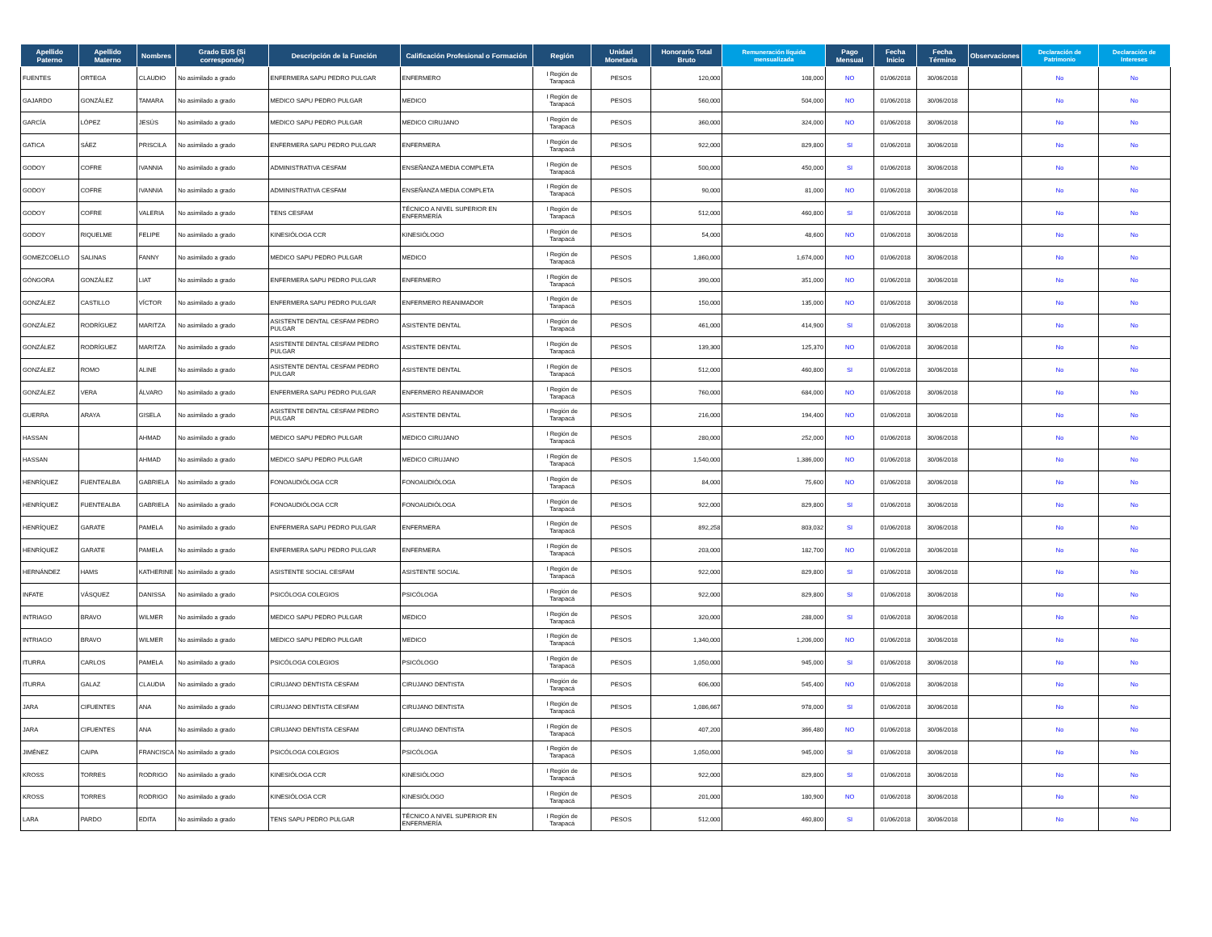| Apellido Paterno | Apellido Materno | Nombres | Grado EUS (Si corresponde) | Descripción de la Función | Calificación Profesional o Formación | Región | Unidad Monetaria | Honorario Total Bruto | Remuneración líquida mensualizada | Pago Mensual | Fecha Inicio | Fecha Término | Observaciones | Declaración de Patrimonio | Declaración de Intereses |
| --- | --- | --- | --- | --- | --- | --- | --- | --- | --- | --- | --- | --- | --- | --- | --- |
| FUENTES | ORTEGA | CLAUDIO | No asimilado a grado | ENFERMERA SAPU PEDRO PULGAR | ENFERMERO | I Región de Tarapacá | PESOS | 120,000 | 108,000 | NO | 01/06/2018 | 30/06/2018 | | No | No |
| GAJARDO | GONZÁLEZ | TAMARA | No asimilado a grado | MEDICO SAPU PEDRO PULGAR | MEDICO | I Región de Tarapacá | PESOS | 560,000 | 504,000 | NO | 01/06/2018 | 30/06/2018 | | No | No |
| GARCÍA | LÓPEZ | JESÚS | No asimilado a grado | MEDICO SAPU PEDRO PULGAR | MEDICO CIRUJANO | I Región de Tarapacá | PESOS | 360,000 | 324,000 | NO | 01/06/2018 | 30/06/2018 | | No | No |
| GATICA | SÁEZ | PRISCILA | No asimilado a grado | ENFERMERA SAPU PEDRO PULGAR | ENFERMERA | I Región de Tarapacá | PESOS | 922,000 | 829,800 | SI | 01/06/2018 | 30/06/2018 | | No | No |
| GODOY | COFRE | IVANNIA | No asimilado a grado | ADMINISTRATIVA CESFAM | ENSEÑANZA MEDIA COMPLETA | I Región de Tarapacá | PESOS | 500,000 | 450,000 | SI | 01/06/2018 | 30/06/2018 | | No | No |
| GODOY | COFRE | IVANNIA | No asimilado a grado | ADMINISTRATIVA CESFAM | ENSEÑANZA MEDIA COMPLETA | I Región de Tarapacá | PESOS | 90,000 | 81,000 | NO | 01/06/2018 | 30/06/2018 | | No | No |
| GODOY | COFRE | VALERIA | No asimilado a grado | TENS CESFAM | TÉCNICO A NIVEL SUPERIOR EN ENFERMERÍA | I Región de Tarapacá | PESOS | 512,000 | 460,800 | SI | 01/06/2018 | 30/06/2018 | | No | No |
| GODOY | RIQUELME | FELIPE | No asimilado a grado | KINESIÓLOGA CCR | KINESIÓLOGO | I Región de Tarapacá | PESOS | 54,000 | 48,600 | NO | 01/06/2018 | 30/06/2018 | | No | No |
| GOMEZCOELLO | SALINAS | FANNY | No asimilado a grado | MEDICO SAPU PEDRO PULGAR | MEDICO | I Región de Tarapacá | PESOS | 1,860,000 | 1,674,000 | NO | 01/06/2018 | 30/06/2018 | | No | No |
| GÓNGORA | GONZÁLEZ | LIAT | No asimilado a grado | ENFERMERA SAPU PEDRO PULGAR | ENFERMERO | I Región de Tarapacá | PESOS | 390,000 | 351,000 | NO | 01/06/2018 | 30/06/2018 | | No | No |
| GONZÁLEZ | CASTILLO | VÍCTOR | No asimilado a grado | ENFERMERA SAPU PEDRO PULGAR | ENFERMERO REANIMADOR | I Región de Tarapacá | PESOS | 150,000 | 135,000 | NO | 01/06/2018 | 30/06/2018 | | No | No |
| GONZÁLEZ | RODRÍGUEZ | MARITZA | No asimilado a grado | ASISTENTE DENTAL CESFAM PEDRO PULGAR | ASISTENTE DENTAL | I Región de Tarapacá | PESOS | 461,000 | 414,900 | SI | 01/06/2018 | 30/06/2018 | | No | No |
| GONZÁLEZ | RODRÍGUEZ | MARITZA | No asimilado a grado | ASISTENTE DENTAL CESFAM PEDRO PULGAR | ASISTENTE DENTAL | I Región de Tarapacá | PESOS | 139,300 | 125,370 | NO | 01/06/2018 | 30/06/2018 | | No | No |
| GONZÁLEZ | ROMO | ALINE | No asimilado a grado | ASISTENTE DENTAL CESFAM PEDRO PULGAR | ASISTENTE DENTAL | I Región de Tarapacá | PESOS | 512,000 | 460,800 | SI | 01/06/2018 | 30/06/2018 | | No | No |
| GONZÁLEZ | VERA | ÁLVARO | No asimilado a grado | ENFERMERA SAPU PEDRO PULGAR | ENFERMERO REANIMADOR | I Región de Tarapacá | PESOS | 760,000 | 684,000 | NO | 01/06/2018 | 30/06/2018 | | No | No |
| GUERRA | ARAYA | GISELA | No asimilado a grado | ASISTENTE DENTAL CESFAM PEDRO PULGAR | ASISTENTE DENTAL | I Región de Tarapacá | PESOS | 216,000 | 194,400 | NO | 01/06/2018 | 30/06/2018 | | No | No |
| HASSAN | | AHMAD | No asimilado a grado | MEDICO SAPU PEDRO PULGAR | MEDICO CIRUJANO | I Región de Tarapacá | PESOS | 280,000 | 252,000 | NO | 01/06/2018 | 30/06/2018 | | No | No |
| HASSAN | | AHMAD | No asimilado a grado | MEDICO SAPU PEDRO PULGAR | MEDICO CIRUJANO | I Región de Tarapacá | PESOS | 1,540,000 | 1,386,000 | NO | 01/06/2018 | 30/06/2018 | | No | No |
| HENRÍQUEZ | FUENTEALBA | GABRIELA | No asimilado a grado | FONOAUDIÓLOGA CCR | FONOAUDIÓLOGA | I Región de Tarapacá | PESOS | 84,000 | 75,600 | NO | 01/06/2018 | 30/06/2018 | | No | No |
| HENRÍQUEZ | FUENTEALBA | GABRIELA | No asimilado a grado | FONOAUDIÓLOGA CCR | FONOAUDIÓLOGA | I Región de Tarapacá | PESOS | 922,000 | 829,800 | SI | 01/06/2018 | 30/06/2018 | | No | No |
| HENRÍQUEZ | GARATE | PAMELA | No asimilado a grado | ENFERMERA SAPU PEDRO PULGAR | ENFERMERA | I Región de Tarapacá | PESOS | 892,258 | 803,032 | SI | 01/06/2018 | 30/06/2018 | | No | No |
| HENRÍQUEZ | GARATE | PAMELA | No asimilado a grado | ENFERMERA SAPU PEDRO PULGAR | ENFERMERA | I Región de Tarapacá | PESOS | 203,000 | 182,700 | NO | 01/06/2018 | 30/06/2018 | | No | No |
| HERNÁNDEZ | HAMS | KATHERINE | No asimilado a grado | ASISTENTE SOCIAL CESFAM | ASISTENTE SOCIAL | I Región de Tarapacá | PESOS | 922,000 | 829,800 | SI | 01/06/2018 | 30/06/2018 | | No | No |
| INFATE | VÁSQUEZ | DANISSA | No asimilado a grado | PSICÓLOGA COLEGIOS | PSICÓLOGA | I Región de Tarapacá | PESOS | 922,000 | 829,800 | SI | 01/06/2018 | 30/06/2018 | | No | No |
| INTRIAGO | BRAVO | WILMER | No asimilado a grado | MEDICO SAPU PEDRO PULGAR | MEDICO | I Región de Tarapacá | PESOS | 320,000 | 288,000 | SI | 01/06/2018 | 30/06/2018 | | No | No |
| INTRIAGO | BRAVO | WILMER | No asimilado a grado | MEDICO SAPU PEDRO PULGAR | MEDICO | I Región de Tarapacá | PESOS | 1,340,000 | 1,206,000 | NO | 01/06/2018 | 30/06/2018 | | No | No |
| ITURRA | CARLOS | PAMELA | No asimilado a grado | PSICÓLOGA COLEGIOS | PSICÓLOGO | I Región de Tarapacá | PESOS | 1,050,000 | 945,000 | SI | 01/06/2018 | 30/06/2018 | | No | No |
| ITURRA | GALAZ | CLAUDIA | No asimilado a grado | CIRUJANO DENTISTA CESFAM | CIRUJANO DENTISTA | I Región de Tarapacá | PESOS | 606,000 | 545,400 | NO | 01/06/2018 | 30/06/2018 | | No | No |
| JARA | CIFUENTES | ANA | No asimilado a grado | CIRUJANO DENTISTA CESFAM | CIRUJANO DENTISTA | I Región de Tarapacá | PESOS | 1,086,667 | 978,000 | SI | 01/06/2018 | 30/06/2018 | | No | No |
| JARA | CIFUENTES | ANA | No asimilado a grado | CIRUJANO DENTISTA CESFAM | CIRUJANO DENTISTA | I Región de Tarapacá | PESOS | 407,200 | 366,480 | NO | 01/06/2018 | 30/06/2018 | | No | No |
| JIMÉNEZ | CAIPA | FRANCISCA | No asimilado a grado | PSICÓLOGA COLEGIOS | PSICÓLOGA | I Región de Tarapacá | PESOS | 1,050,000 | 945,000 | SI | 01/06/2018 | 30/06/2018 | | No | No |
| KROSS | TORRES | RODRIGO | No asimilado a grado | KINESIÓLOGA CCR | KINESIÓLOGO | I Región de Tarapacá | PESOS | 922,000 | 829,800 | SI | 01/06/2018 | 30/06/2018 | | No | No |
| KROSS | TORRES | RODRIGO | No asimilado a grado | KINESIÓLOGA CCR | KINESIÓLOGO | I Región de Tarapacá | PESOS | 201,000 | 180,900 | NO | 01/06/2018 | 30/06/2018 | | No | No |
| LARA | PARDO | EDITA | No asimilado a grado | TENS SAPU PEDRO PULGAR | TÉCNICO A NIVEL SUPERIOR EN ENFERMERÍA | I Región de Tarapacá | PESOS | 512,000 | 460,800 | SI | 01/06/2018 | 30/06/2018 | | No | No |